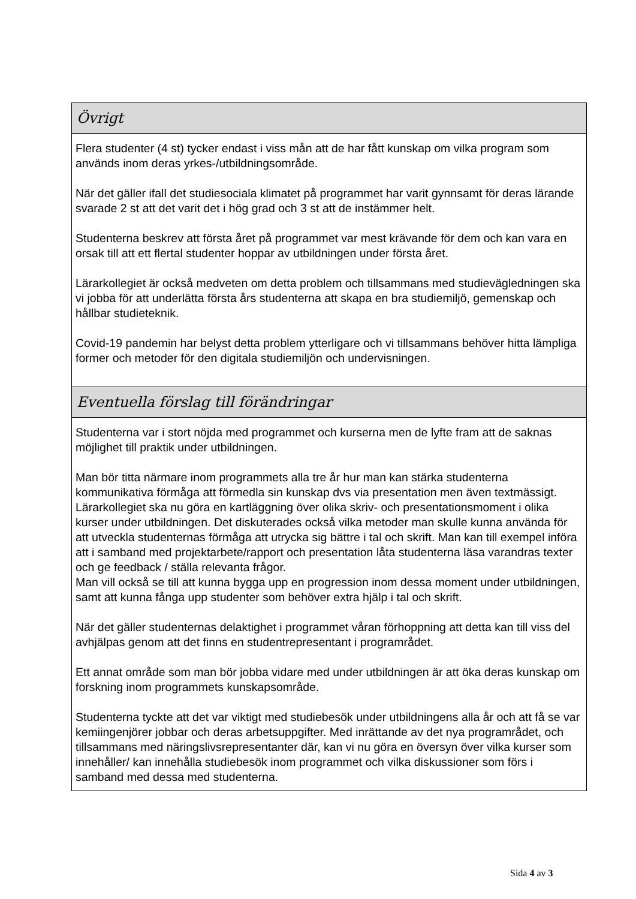| Övrigt |
| --- |
| Flera studenter (4 st) tycker endast i viss mån att de har fått kunskap om vilka program som används inom deras yrkes-/utbildningsområde. När det gäller ifall det studiesociala klimatet på programmet har varit gynnsamt för deras lärande svarade 2 st att det varit det i hög grad och 3 st att de instämmer helt. Studenterna beskrev att första året på programmet var mest krävande för dem och kan vara en orsak till att ett flertal studenter hoppar av utbildningen under första året. Lärarkollegiet är också medveten om detta problem och tillsammans med studievägledningen ska vi jobba för att underlätta första års studenterna att skapa en bra studiemiljö, gemenskap och hållbar studieteknik. Covid-19 pandemin har belyst detta problem ytterligare och vi tillsammans behöver hitta lämpliga former och metoder för den digitala studiemiljön och undervisningen. |
| Eventuella förslag till förändringar |
| Studenterna var i stort nöjda med programmet och kurserna men de lyfte fram att de saknas möjlighet till praktik under utbildningen. Man bör titta närmare inom programmets alla tre år hur man kan stärka studenterna kommunikativa förmåga att förmedla sin kunskap dvs via presentation men även textmässigt. Lärarkollegiet ska nu göra en kartläggning över olika skriv- och presentationsmoment i olika kurser under utbildningen. Det diskuterades också vilka metoder man skulle kunna använda för att utveckla studenternas förmåga att utrycka sig bättre i tal och skrift. Man kan till exempel införa att i samband med projektarbete/rapport och presentation låta studenterna läsa varandras texter och ge feedback / ställa relevanta frågor. Man vill också se till att kunna bygga upp en progression inom dessa moment under utbildningen, samt att kunna fånga upp studenter som behöver extra hjälp i tal och skrift. När det gäller studenternas delaktighet i programmet våran förhoppning att detta kan till viss del avhjälpas genom att det finns en studentrepresentant i programrådet. Ett annat område som man bör jobba vidare med under utbildningen är att öka deras kunskap om forskning inom programmets kunskapsområde. Studenterna tyckte att det var viktigt med studiebesök under utbildningens alla år och att få se var kemiingenjörer jobbar och deras arbetsuppgifter. Med inrättande av det nya programrådet, och tillsammans med näringslivsrepresentanter där, kan vi nu göra en översyn över vilka kurser som innehåller/ kan innehålla studiebesök inom programmet och vilka diskussioner som förs i samband med dessa med studenterna. |
Sida 4 av 3